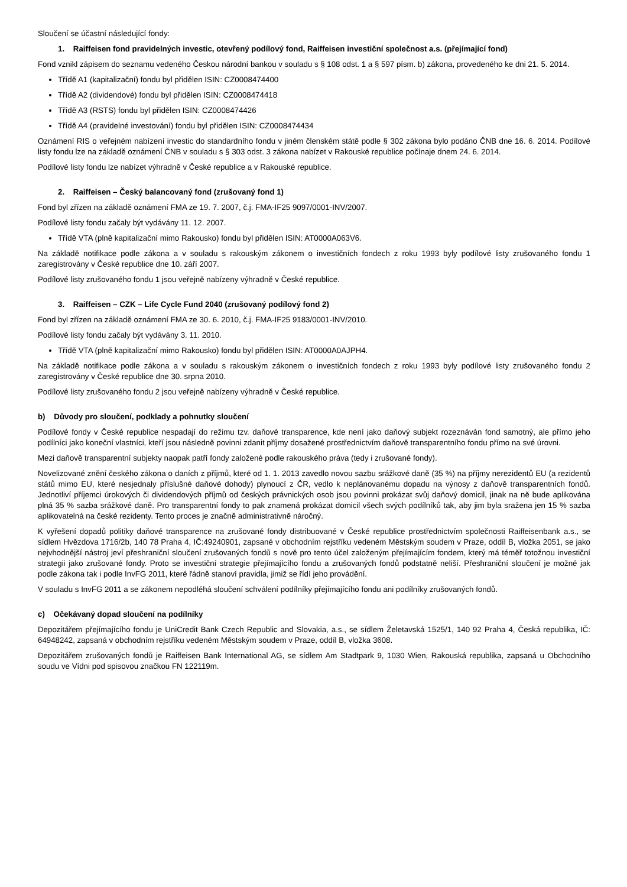Sloučení se účastní následující fondy:
1. Raiffeisen fond pravidelných investic, otevřený podílový fond, Raiffeisen investiční společnost a.s. (přejímající fond)
Fond vznikl zápisem do seznamu vedeného Českou národní bankou v souladu s § 108 odst. 1 a § 597 písm. b) zákona, provedeného ke dni 21. 5. 2014.
Třídě A1 (kapitalizační) fondu byl přidělen ISIN: CZ0008474400
Třídě A2 (dividendové) fondu byl přidělen ISIN: CZ0008474418
Třídě A3 (RSTS) fondu byl přidělen ISIN: CZ0008474426
Třídě A4 (pravidelné investování) fondu byl přidělen ISIN: CZ0008474434
Oznámení RIS o veřejném nabízení investic do standardního fondu v jiném členském státě podle § 302 zákona bylo podáno ČNB dne 16. 6. 2014. Podílové listy fondu lze na základě oznámení ČNB v souladu s § 303 odst. 3 zákona nabízet v Rakouské republice počínaje dnem 24. 6. 2014.
Podílové listy fondu lze nabízet výhradně v České republice a v Rakouské republice.
2. Raiffeisen – Český balancovaný fond (zrušovaný fond 1)
Fond byl zřízen na základě oznámení FMA ze 19. 7. 2007, č.j. FMA-IF25 9097/0001-INV/2007.
Podílové listy fondu začaly být vydávány 11. 12. 2007.
Třídě VTA (plně kapitalizační mimo Rakousko) fondu byl přidělen ISIN: AT0000A063V6.
Na základě notifikace podle zákona a v souladu s rakouským zákonem o investičních fondech z roku 1993 byly podílové listy zrušovaného fondu 1 zaregistrovány v České republice dne 10. září 2007.
Podílové listy zrušovaného fondu 1 jsou veřejně nabízeny výhradně v České republice.
3. Raiffeisen – CZK – Life Cycle Fund 2040 (zrušovaný podílový fond 2)
Fond byl zřízen na základě oznámení FMA ze 30. 6. 2010, č.j. FMA-IF25 9183/0001-INV/2010.
Podílové listy fondu začaly být vydávány 3. 11. 2010.
Třídě VTA (plně kapitalizační mimo Rakousko) fondu byl přidělen ISIN: AT0000A0AJPH4.
Na základě notifikace podle zákona a v souladu s rakouským zákonem o investičních fondech z roku 1993 byly podílové listy zrušovaného fondu 2 zaregistrovány v České republice dne 30. srpna 2010.
Podílové listy zrušovaného fondu 2 jsou veřejně nabízeny výhradně v České republice.
b) Důvody pro sloučení, podklady a pohnutky sloučení
Podílové fondy v České republice nespadají do režimu tzv. daňové transparence, kde není jako daňový subjekt rozeznáván fond samotný, ale přímo jeho podílníci jako koneční vlastníci, kteří jsou následně povinni zdanit příjmy dosažené prostřednictvím daňově transparentního fondu přímo na své úrovni.
Mezi daňově transparentní subjekty naopak patří fondy založené podle rakouského práva (tedy i zrušované fondy).
Novelizované znění českého zákona o daních z příjmů, které od 1. 1. 2013 zavedlo novou sazbu srážkové daně (35 %) na příjmy nerezidentů EU (a rezidentů států mimo EU, které nesjednaly příslušné daňové dohody) plynoucí z ČR, vedlo k neplánovanému dopadu na výnosy z daňově transparentních fondů. Jednotliví příjemci úrokových či dividendových příjmů od českých právnických osob jsou povinni prokázat svůj daňový domicil, jinak na ně bude aplikována plná 35 % sazba srážkové daně. Pro transparentní fondy to pak znamená prokázat domicil všech svých podílníků tak, aby jim byla sražena jen 15 % sazba aplikovatelná na české rezidenty. Tento proces je značně administrativně náročný.
K vyřešení dopadů politiky daňové transparence na zrušované fondy distribuované v České republice prostřednictvím společnosti Raiffeisenbank a.s., se sídlem Hvězdova 1716/2b, 140 78 Praha 4, IČ:49240901, zapsané v obchodním rejstříku vedeném Městským soudem v Praze, oddíl B, vložka 2051, se jako nejvhodnější nástroj jeví přeshraniční sloučení zrušovaných fondů s nově pro tento účel založeným přejímajícím fondem, který má téměř totožnou investiční strategii jako zrušované fondy. Proto se investiční strategie přejímajícího fondu a zrušovaných fondů podstatně neliší. Přeshraniční sloučení je možné jak podle zákona tak i podle InvFG 2011, které řádně stanoví pravidla, jimiž se řídí jeho provádění.
V souladu s InvFG 2011 a se zákonem nepodléhá sloučení schválení podílníky přejímajícího fondu ani podílníky zrušovaných fondů.
c) Očekávaný dopad sloučení na podílníky
Depozitářem přejímajícího fondu je UniCredit Bank Czech Republic and Slovakia, a.s., se sídlem Želetavská 1525/1, 140 92 Praha 4, Česká republika, IČ: 64948242, zapsaná v obchodním rejstříku vedeném Městským soudem v Praze, oddíl B, vložka 3608.
Depozitářem zrušovaných fondů je Raiffeisen Bank International AG, se sídlem Am Stadtpark 9, 1030 Wien, Rakouská republika, zapsaná u Obchodního soudu ve Vídni pod spisovou značkou FN 122119m.